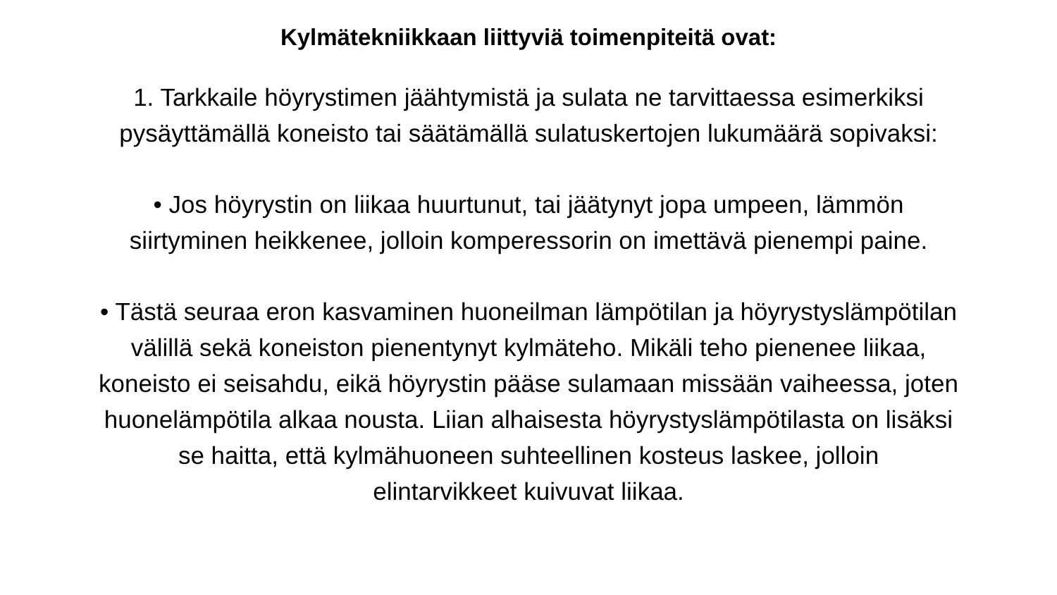Kylmätekniikkaan liittyviä toimenpiteitä ovat:
1. Tarkkaile höyrystimen jäähtymistä ja sulata ne tarvittaessa esimerkiksi
pysäyttämällä koneisto tai säätämällä sulatuskertojen lukumäärä sopivaksi:
• Jos höyrystin on liikaa huurtunut, tai jäätynyt jopa umpeen, lämmön
siirtyminen heikkenee, jolloin komperessorin on imettävä pienempi paine.
• Tästä seuraa eron kasvaminen huoneilman lämpötilan ja höyrystyslämpötilan
välillä sekä koneiston pienentynyt kylmäteho. Mikäli teho pienenee liikaa,
koneisto ei seisahdu, eikä höyrystin pääse sulamaan missään vaiheessa, joten
huonelämpötila alkaa nousta. Liian alhaisesta höyrystyslämpötilasta on lisäksi
se haitta, että kylmähuoneen suhteellinen kosteus laskee, jolloin
elintarvikkeet kuivuvat liikaa.